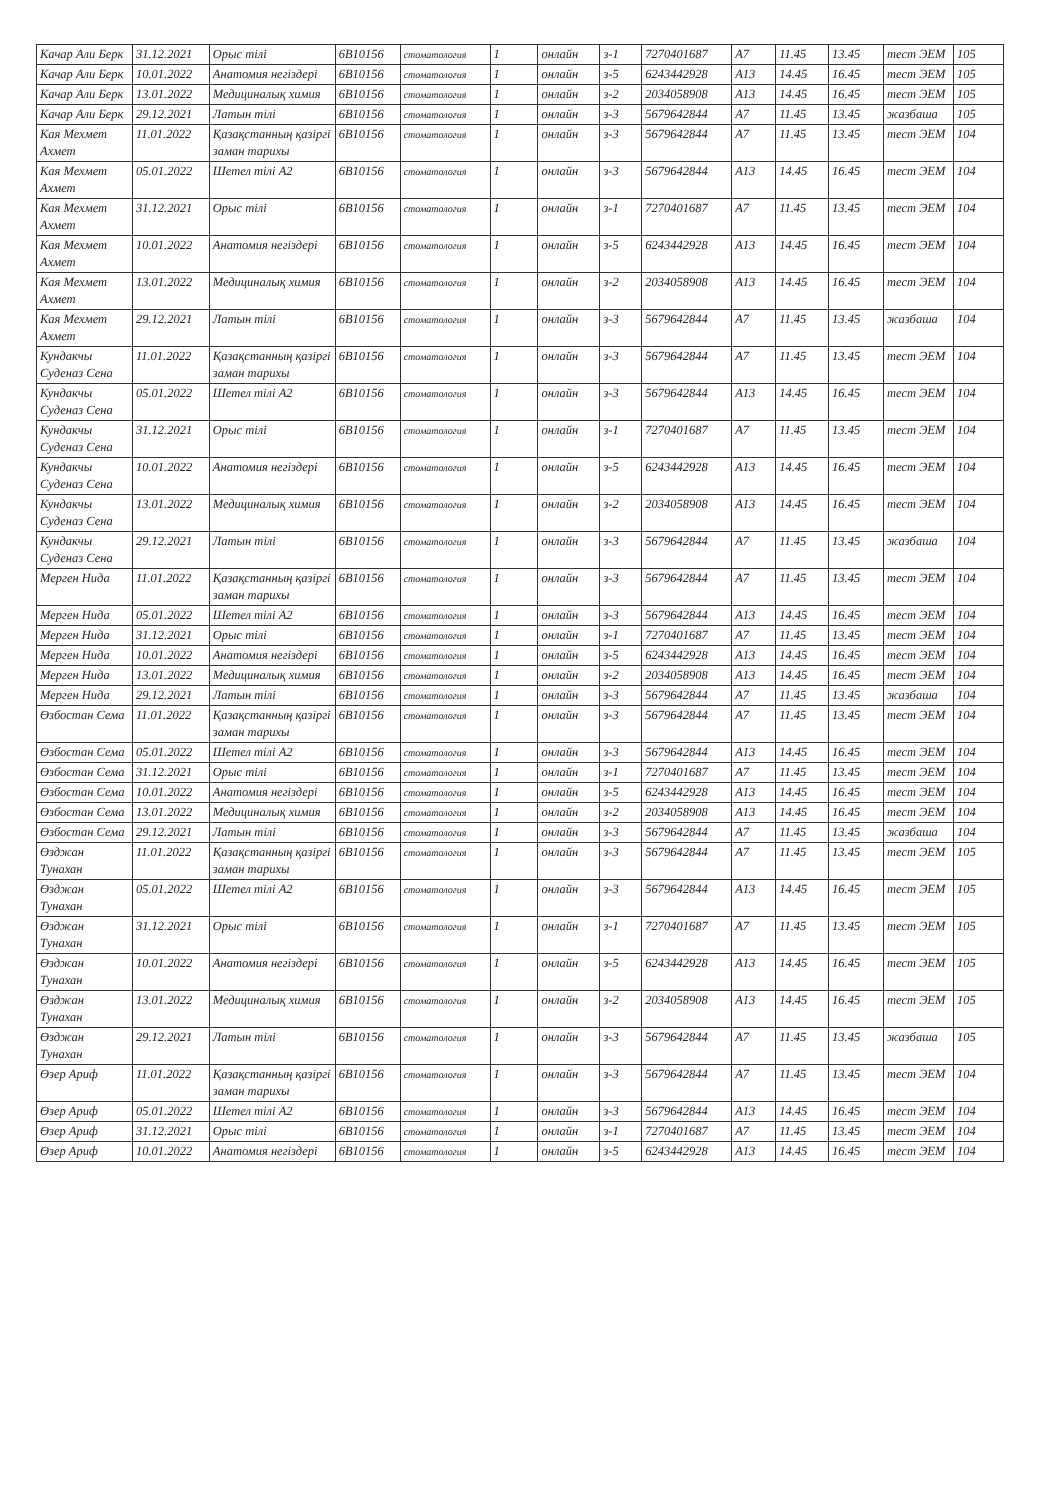| Качар Али Берк | 31.12.2021 | Орыс тілі | 6B10156 | стоматология | 1 | онлайн | з-1 | 7270401687 | A7 | 11.45 | 13.45 | тест ЭЕМ | 105 |
| Качар Али Берк | 10.01.2022 | Анатомия негіздері | 6B10156 | стоматология | 1 | онлайн | з-5 | 6243442928 | A13 | 14.45 | 16.45 | тест ЭЕМ | 105 |
| Качар Али Берк | 13.01.2022 | Медициналық химия | 6B10156 | стоматология | 1 | онлайн | з-2 | 2034058908 | A13 | 14.45 | 16.45 | тест ЭЕМ | 105 |
| Качар Али Берк | 29.12.2021 | Латын тілі | 6B10156 | стоматология | 1 | онлайн | з-3 | 5679642844 | A7 | 11.45 | 13.45 | жазбаша | 105 |
| Кая Мехмет Ахмет | 11.01.2022 | Қазақстанның қазіргі заман тарихы | 6B10156 | стоматология | 1 | онлайн | з-3 | 5679642844 | A7 | 11.45 | 13.45 | тест ЭЕМ | 104 |
| Кая Мехмет Ахмет | 05.01.2022 | Шетел тілі А2 | 6B10156 | стоматология | 1 | онлайн | з-3 | 5679642844 | A13 | 14.45 | 16.45 | тест ЭЕМ | 104 |
| Кая Мехмет Ахмет | 31.12.2021 | Орыс тілі | 6B10156 | стоматология | 1 | онлайн | з-1 | 7270401687 | A7 | 11.45 | 13.45 | тест ЭЕМ | 104 |
| Кая Мехмет Ахмет | 10.01.2022 | Анатомия негіздері | 6B10156 | стоматология | 1 | онлайн | з-5 | 6243442928 | A13 | 14.45 | 16.45 | тест ЭЕМ | 104 |
| Кая Мехмет Ахмет | 13.01.2022 | Медициналық химия | 6B10156 | стоматология | 1 | онлайн | з-2 | 2034058908 | A13 | 14.45 | 16.45 | тест ЭЕМ | 104 |
| Кая Мехмет Ахмет | 29.12.2021 | Латын тілі | 6B10156 | стоматология | 1 | онлайн | з-3 | 5679642844 | A7 | 11.45 | 13.45 | жазбаша | 104 |
| Кундакчы Суденаз Сена | 11.01.2022 | Қазақстанның қазіргі заман тарихы | 6B10156 | стоматология | 1 | онлайн | з-3 | 5679642844 | A7 | 11.45 | 13.45 | тест ЭЕМ | 104 |
| Кундакчы Суденаз Сена | 05.01.2022 | Шетел тілі А2 | 6B10156 | стоматология | 1 | онлайн | з-3 | 5679642844 | A13 | 14.45 | 16.45 | тест ЭЕМ | 104 |
| Кундакчы Суденаз Сена | 31.12.2021 | Орыс тілі | 6B10156 | стоматология | 1 | онлайн | з-1 | 7270401687 | A7 | 11.45 | 13.45 | тест ЭЕМ | 104 |
| Кундакчы Суденаз Сена | 10.01.2022 | Анатомия негіздері | 6B10156 | стоматология | 1 | онлайн | з-5 | 6243442928 | A13 | 14.45 | 16.45 | тест ЭЕМ | 104 |
| Кундакчы Суденаз Сена | 13.01.2022 | Медициналық химия | 6B10156 | стоматология | 1 | онлайн | з-2 | 2034058908 | A13 | 14.45 | 16.45 | тест ЭЕМ | 104 |
| Кундакчы Суденаз Сена | 29.12.2021 | Латын тілі | 6B10156 | стоматология | 1 | онлайн | з-3 | 5679642844 | A7 | 11.45 | 13.45 | жазбаша | 104 |
| Мерген Нида | 11.01.2022 | Қазақстанның қазіргі заман тарихы | 6B10156 | стоматология | 1 | онлайн | з-3 | 5679642844 | A7 | 11.45 | 13.45 | тест ЭЕМ | 104 |
| Мерген Нида | 05.01.2022 | Шетел тілі А2 | 6B10156 | стоматология | 1 | онлайн | з-3 | 5679642844 | A13 | 14.45 | 16.45 | тест ЭЕМ | 104 |
| Мерген Нида | 31.12.2021 | Орыс тілі | 6B10156 | стоматология | 1 | онлайн | з-1 | 7270401687 | A7 | 11.45 | 13.45 | тест ЭЕМ | 104 |
| Мерген Нида | 10.01.2022 | Анатомия негіздері | 6B10156 | стоматология | 1 | онлайн | з-5 | 6243442928 | A13 | 14.45 | 16.45 | тест ЭЕМ | 104 |
| Мерген Нида | 13.01.2022 | Медициналық химия | 6B10156 | стоматология | 1 | онлайн | з-2 | 2034058908 | A13 | 14.45 | 16.45 | тест ЭЕМ | 104 |
| Мерген Нида | 29.12.2021 | Латын тілі | 6B10156 | стоматология | 1 | онлайн | з-3 | 5679642844 | A7 | 11.45 | 13.45 | жазбаша | 104 |
| Өзбостан Сема | 11.01.2022 | Қазақстанның қазіргі заман тарихы | 6B10156 | стоматология | 1 | онлайн | з-3 | 5679642844 | A7 | 11.45 | 13.45 | тест ЭЕМ | 104 |
| Өзбостан Сема | 05.01.2022 | Шетел тілі А2 | 6B10156 | стоматология | 1 | онлайн | з-3 | 5679642844 | A13 | 14.45 | 16.45 | тест ЭЕМ | 104 |
| Өзбостан Сема | 31.12.2021 | Орыс тілі | 6B10156 | стоматология | 1 | онлайн | з-1 | 7270401687 | A7 | 11.45 | 13.45 | тест ЭЕМ | 104 |
| Өзбостан Сема | 10.01.2022 | Анатомия негіздері | 6B10156 | стоматология | 1 | онлайн | з-5 | 6243442928 | A13 | 14.45 | 16.45 | тест ЭЕМ | 104 |
| Өзбостан Сема | 13.01.2022 | Медициналық химия | 6B10156 | стоматология | 1 | онлайн | з-2 | 2034058908 | A13 | 14.45 | 16.45 | тест ЭЕМ | 104 |
| Өзбостан Сема | 29.12.2021 | Латын тілі | 6B10156 | стоматология | 1 | онлайн | з-3 | 5679642844 | A7 | 11.45 | 13.45 | жазбаша | 104 |
| Өзджан Тунахан | 11.01.2022 | Қазақстанның қазіргі заман тарихы | 6B10156 | стоматология | 1 | онлайн | з-3 | 5679642844 | A7 | 11.45 | 13.45 | тест ЭЕМ | 105 |
| Өзджан Тунахан | 05.01.2022 | Шетел тілі А2 | 6B10156 | стоматология | 1 | онлайн | з-3 | 5679642844 | A13 | 14.45 | 16.45 | тест ЭЕМ | 105 |
| Өзджан Тунахан | 31.12.2021 | Орыс тілі | 6B10156 | стоматология | 1 | онлайн | з-1 | 7270401687 | A7 | 11.45 | 13.45 | тест ЭЕМ | 105 |
| Өзджан Тунахан | 10.01.2022 | Анатомия негіздері | 6B10156 | стоматология | 1 | онлайн | з-5 | 6243442928 | A13 | 14.45 | 16.45 | тест ЭЕМ | 105 |
| Өзджан Тунахан | 13.01.2022 | Медициналық химия | 6B10156 | стоматология | 1 | онлайн | з-2 | 2034058908 | A13 | 14.45 | 16.45 | тест ЭЕМ | 105 |
| Өзджан Тунахан | 29.12.2021 | Латын тілі | 6B10156 | стоматология | 1 | онлайн | з-3 | 5679642844 | A7 | 11.45 | 13.45 | жазбаша | 105 |
| Өзер Ариф | 11.01.2022 | Қазақстанның қазіргі заман тарихы | 6B10156 | стоматология | 1 | онлайн | з-3 | 5679642844 | A7 | 11.45 | 13.45 | тест ЭЕМ | 104 |
| Өзер Ариф | 05.01.2022 | Шетел тілі А2 | 6B10156 | стоматология | 1 | онлайн | з-3 | 5679642844 | A13 | 14.45 | 16.45 | тест ЭЕМ | 104 |
| Өзер Ариф | 31.12.2021 | Орыс тілі | 6B10156 | стоматология | 1 | онлайн | з-1 | 7270401687 | A7 | 11.45 | 13.45 | тест ЭЕМ | 104 |
| Өзер Ариф | 10.01.2022 | Анатомия негіздері | 6B10156 | стоматология | 1 | онлайн | з-5 | 6243442928 | A13 | 14.45 | 16.45 | тест ЭЕМ | 104 |